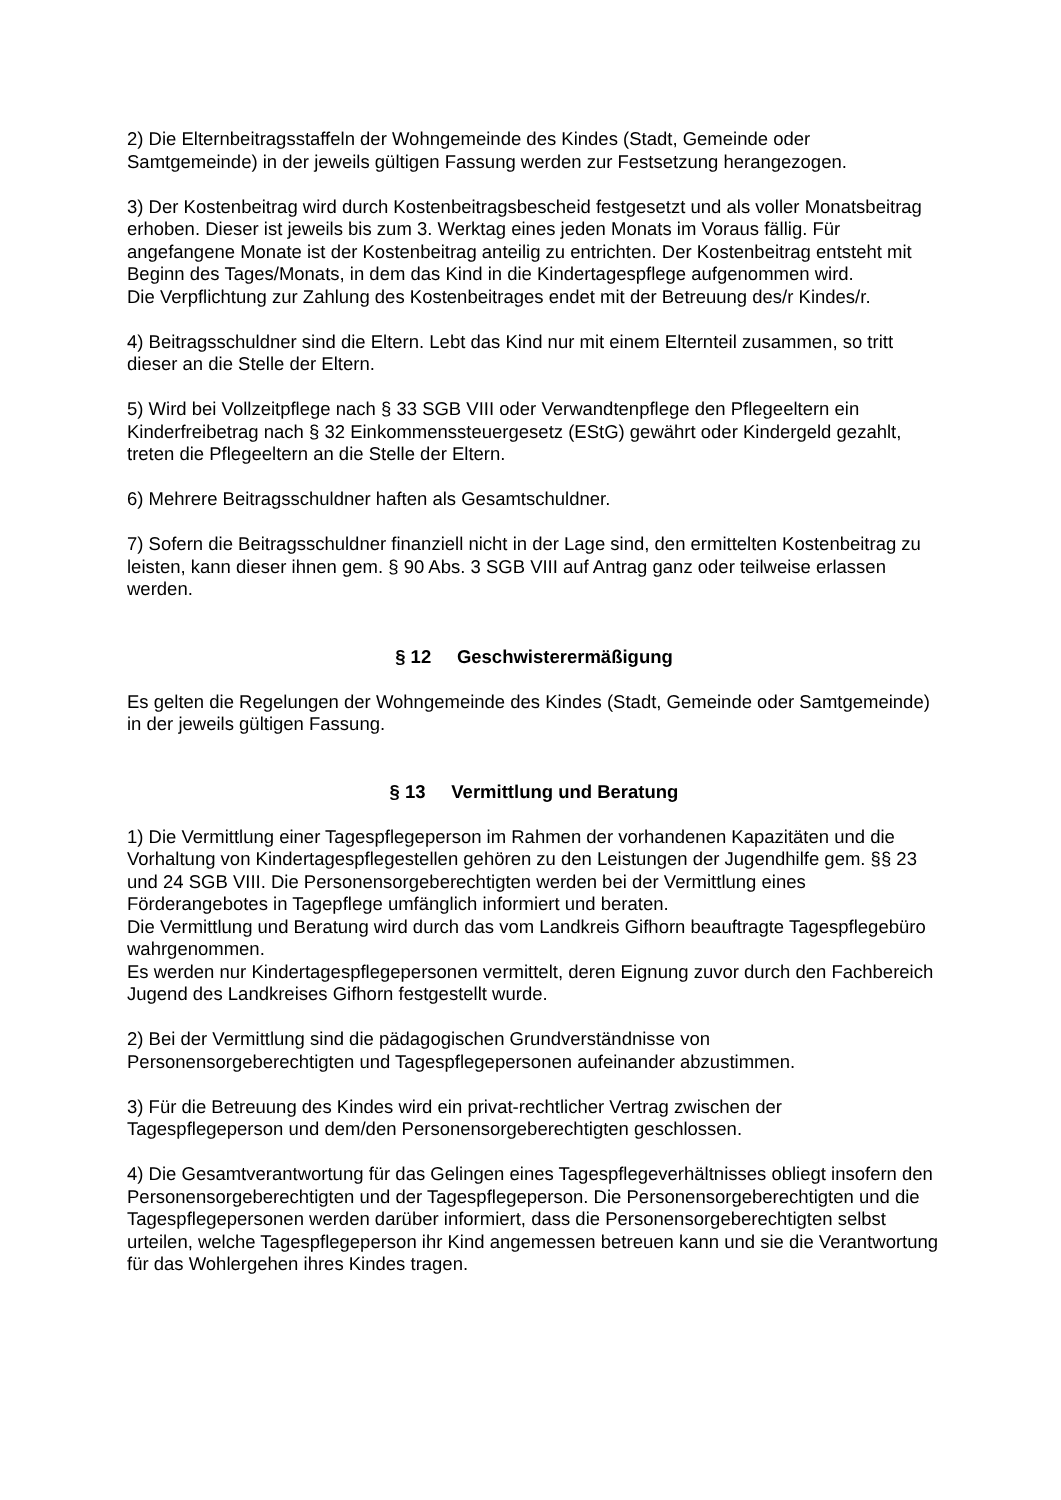2) Die Elternbeitragsstaffeln der Wohngemeinde des Kindes (Stadt, Gemeinde oder Samtgemeinde) in der jeweils gültigen Fassung werden zur Festsetzung herangezogen.
3) Der Kostenbeitrag wird durch Kostenbeitragsbescheid festgesetzt und als voller Monatsbeitrag erhoben. Dieser ist jeweils bis zum 3. Werktag eines jeden Monats im Voraus fällig. Für angefangene Monate ist der Kostenbeitrag anteilig zu entrichten. Der Kostenbeitrag entsteht mit Beginn des Tages/Monats, in dem das Kind in die Kindertagespflege aufgenommen wird.
Die Verpflichtung zur Zahlung des Kostenbeitrages endet mit der Betreuung des/r Kindes/r.
4) Beitragsschuldner sind die Eltern. Lebt das Kind nur mit einem Elternteil zusammen, so tritt dieser an die Stelle der Eltern.
5) Wird bei Vollzeitpflege nach § 33 SGB VIII oder Verwandtenpflege den Pflegeeltern ein Kinderfreibetrag nach § 32 Einkommenssteuergesetz (EStG) gewährt oder Kindergeld gezahlt, treten die Pflegeeltern an die Stelle der Eltern.
6) Mehrere Beitragsschuldner haften als Gesamtschuldner.
7) Sofern die Beitragsschuldner finanziell nicht in der Lage sind, den ermittelten Kostenbeitrag zu leisten, kann dieser ihnen gem. § 90 Abs. 3 SGB VIII auf Antrag ganz oder teilweise erlassen werden.
§ 12 Geschwisterermäßigung
Es gelten die Regelungen der Wohngemeinde des Kindes (Stadt, Gemeinde oder Samtgemeinde) in der jeweils gültigen Fassung.
§ 13 Vermittlung und Beratung
1) Die Vermittlung einer Tagespflegeperson im Rahmen der vorhandenen Kapazitäten und die Vorhaltung von Kindertagespflegestellen gehören zu den Leistungen der Jugendhilfe gem. §§ 23 und 24 SGB VIII. Die Personensorgeberechtigten werden bei der Vermittlung eines Förderangebotes in Tagepflege umfänglich informiert und beraten.
Die Vermittlung und Beratung wird durch das vom Landkreis Gifhorn beauftragte Tagespflegebüro wahrgenommen.
Es werden nur Kindertagespflegepersonen vermittelt, deren Eignung zuvor durch den Fachbereich Jugend des Landkreises Gifhorn festgestellt wurde.
2) Bei der Vermittlung sind die pädagogischen Grundverständnisse von Personensorgeberechtigten und Tagespflegepersonen aufeinander abzustimmen.
3) Für die Betreuung des Kindes wird ein privat-rechtlicher Vertrag zwischen der Tagespflegeperson und dem/den Personensorgeberechtigten geschlossen.
4) Die Gesamtverantwortung für das Gelingen eines Tagespflegeverhältnisses obliegt insofern den Personensorgeberechtigten und der Tagespflegeperson. Die Personensorgeberechtigten und die Tagespflegepersonen werden darüber informiert, dass die Personensorgeberechtigten selbst urteilen, welche Tagespflegeperson ihr Kind angemessen betreuen kann und sie die Verantwortung für das Wohlergehen ihres Kindes tragen.